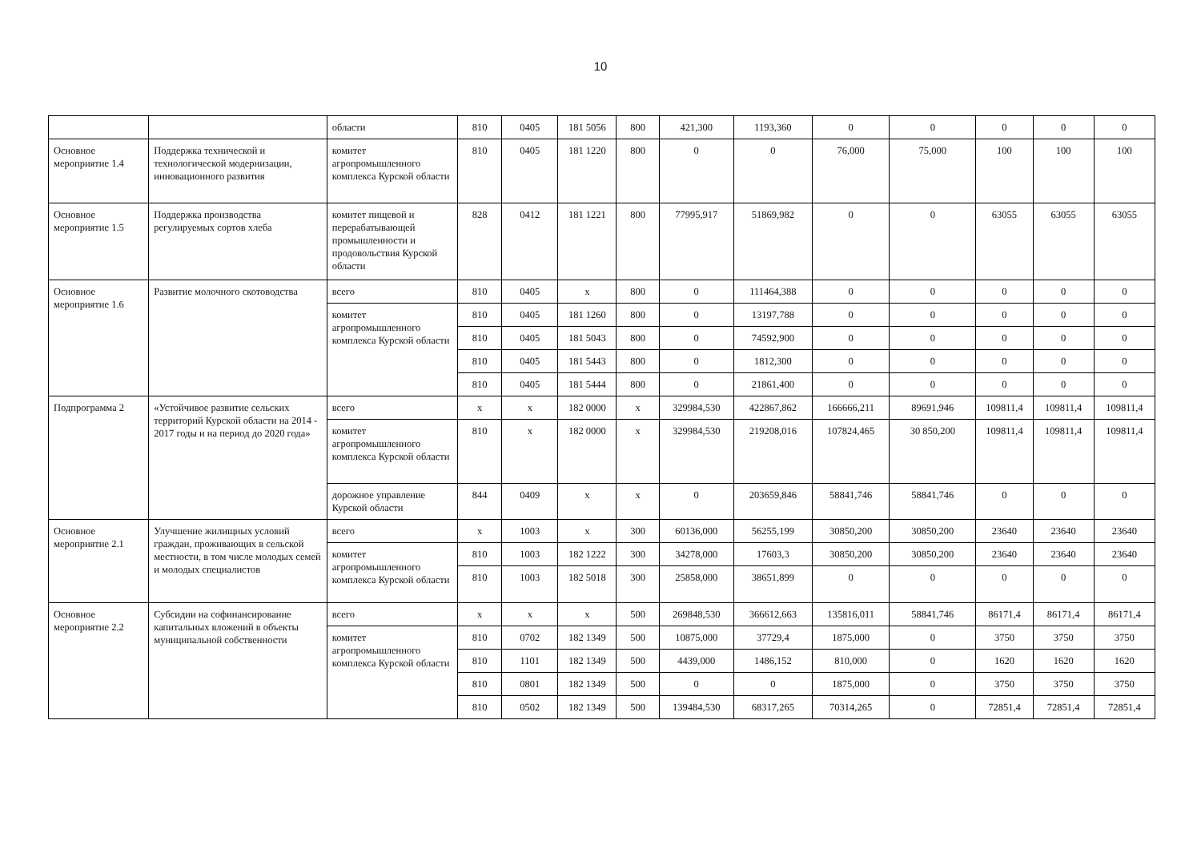10
| | | области | 810 | 0405 | 181 5056 | 800 | 421,300 | 1193,360 | 0 | 0 | 0 | 0 | 0 |
| Основное мероприятие 1.4 | Поддержка технической и технологической модернизации, инновационного развития | комитет агропромышленного комплекса Курской области | 810 | 0405 | 181 1220 | 800 | 0 | 0 | 76,000 | 75,000 | 100 | 100 | 100 |
| Основное мероприятие 1.5 | Поддержка производства регулируемых сортов хлеба | комитет пищевой и перерабатывающей промышленности и продовольствия Курской области | 828 | 0412 | 181 1221 | 800 | 77995,917 | 51869,982 | 0 | 0 | 63055 | 63055 | 63055 |
| Основное мероприятие 1.6 | Развитие молочного скотоводства | всего | 810 | 0405 | x | 800 | 0 | 111464,388 | 0 | 0 | 0 | 0 | 0 |
| | | комитет агропромышленного комплекса Курской области | 810 | 0405 | 181 1260 | 800 | 0 | 13197,788 | 0 | 0 | 0 | 0 | 0 |
| | | | 810 | 0405 | 181 5043 | 800 | 0 | 74592,900 | 0 | 0 | 0 | 0 | 0 |
| | | | 810 | 0405 | 181 5443 | 800 | 0 | 1812,300 | 0 | 0 | 0 | 0 | 0 |
| | | | 810 | 0405 | 181 5444 | 800 | 0 | 21861,400 | 0 | 0 | 0 | 0 | 0 |
| Подпрограмма 2 | «Устойчивое развитие сельских территорий Курской области на 2014 - 2017 годы и на период до 2020 года» | всего | x | x | 182 0000 | x | 329984,530 | 422867,862 | 166666,211 | 89691,946 | 109811,4 | 109811,4 | 109811,4 |
| | | комитет агропромышленного комплекса Курской области | 810 | x | 182 0000 | x | 329984,530 | 219208,016 | 107824,465 | 30 850,200 | 109811,4 | 109811,4 | 109811,4 |
| | | дорожное управление Курской области | 844 | 0409 | x | x | 0 | 203659,846 | 58841,746 | 58841,746 | 0 | 0 | 0 |
| Основное мероприятие 2.1 | Улучшение жилищных условий граждан, проживающих в сельской местности, в том числе молодых семей и молодых специалистов | всего | x | 1003 | x | 300 | 60136,000 | 56255,199 | 30850,200 | 30850,200 | 23640 | 23640 | 23640 |
| | | комитет агропромышленного комплекса Курской области | 810 | 1003 | 182 1222 | 300 | 34278,000 | 17603,3 | 30850,200 | 30850,200 | 23640 | 23640 | 23640 |
| | | | 810 | 1003 | 182 5018 | 300 | 25858,000 | 38651,899 | 0 | 0 | 0 | 0 | 0 |
| Основное мероприятие 2.2 | Субсидии на софинансирование капитальных вложений в объекты муниципальной собственности | всего | x | x | x | 500 | 269848,530 | 366612,663 | 135816,011 | 58841,746 | 86171,4 | 86171,4 | 86171,4 |
| | | комитет агропромышленного комплекса Курской области | 810 | 0702 | 182 1349 | 500 | 10875,000 | 37729,4 | 1875,000 | 0 | 3750 | 3750 | 3750 |
| | | | 810 | 1101 | 182 1349 | 500 | 4439,000 | 1486,152 | 810,000 | 0 | 1620 | 1620 | 1620 |
| | | | 810 | 0801 | 182 1349 | 500 | 0 | 0 | 1875,000 | 0 | 3750 | 3750 | 3750 |
| | | | 810 | 0502 | 182 1349 | 500 | 139484,530 | 68317,265 | 70314,265 | 0 | 72851,4 | 72851,4 | 72851,4 |